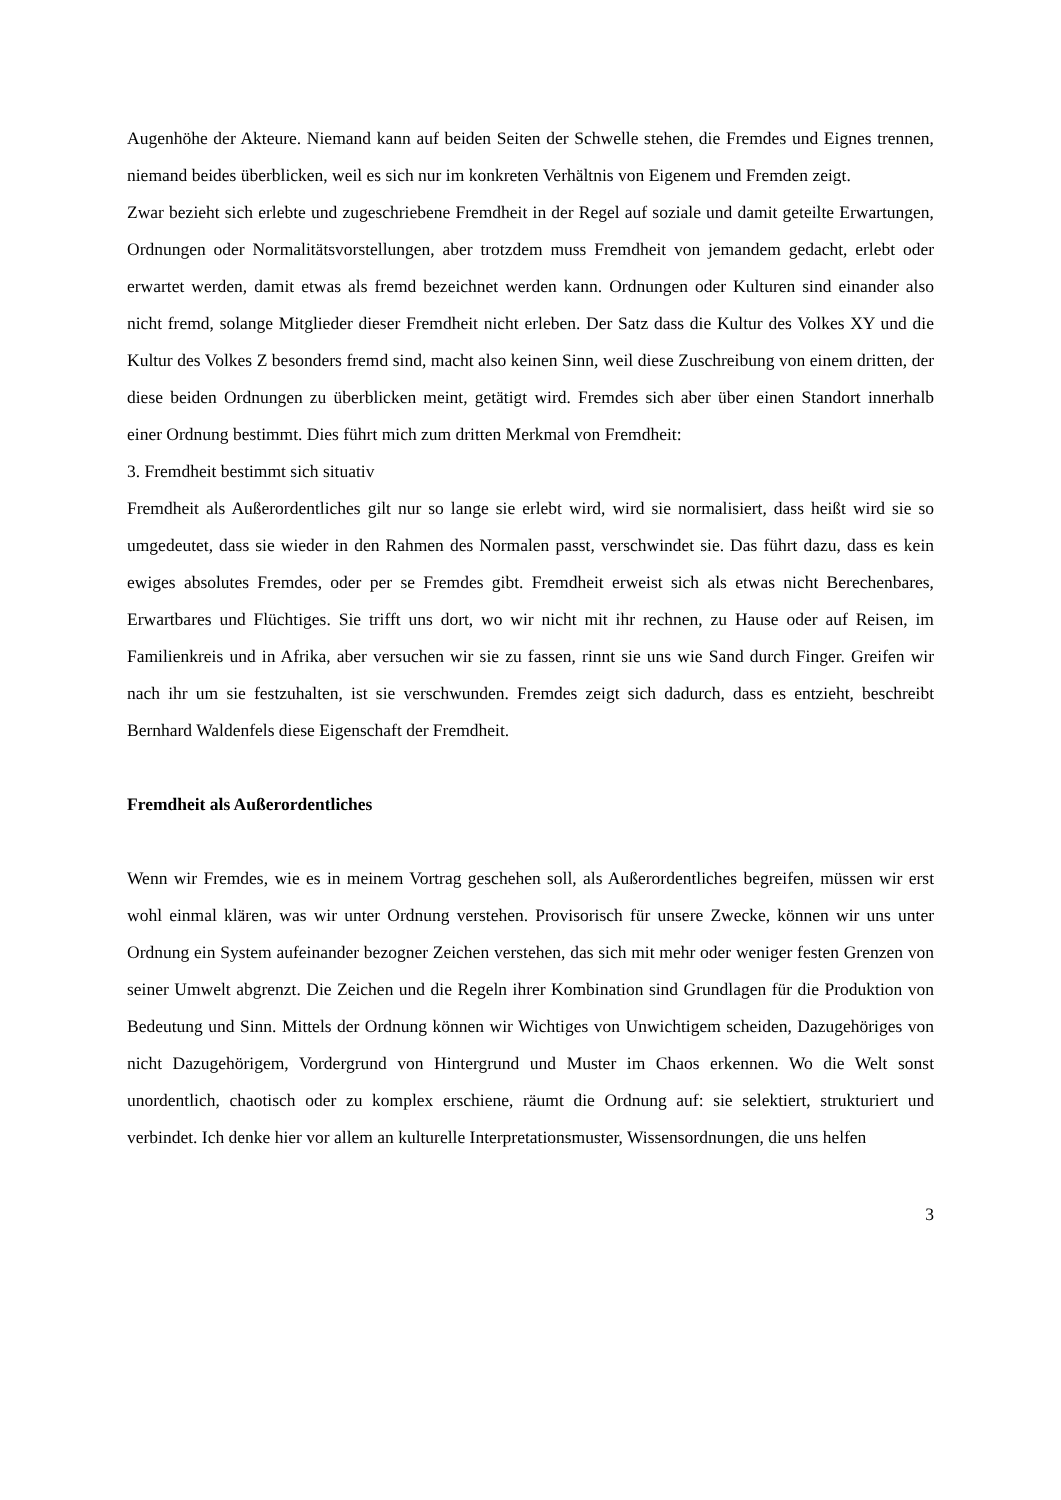Augenhöhe der Akteure. Niemand kann auf beiden Seiten der Schwelle stehen, die Fremdes und Eignes trennen, niemand beides überblicken, weil es sich nur im konkreten Verhältnis von Eigenem und Fremden zeigt.
Zwar bezieht sich erlebte und zugeschriebene Fremdheit in der Regel auf soziale und damit geteilte Erwartungen, Ordnungen oder Normalitätsvorstellungen, aber trotzdem muss Fremdheit von jemandem gedacht, erlebt oder erwartet werden, damit etwas als fremd bezeichnet werden kann. Ordnungen oder Kulturen sind einander also nicht fremd, solange Mitglieder dieser Fremdheit nicht erleben. Der Satz dass die Kultur des Volkes XY und die Kultur des Volkes Z besonders fremd sind, macht also keinen Sinn, weil diese Zuschreibung von einem dritten, der diese beiden Ordnungen zu überblicken meint, getätigt wird. Fremdes sich aber über einen Standort innerhalb einer Ordnung bestimmt. Dies führt mich zum dritten Merkmal von Fremdheit:
3. Fremdheit bestimmt sich situativ
Fremdheit als Außerordentliches gilt nur so lange sie erlebt wird, wird sie normalisiert, dass heißt wird sie so umgedeutet, dass sie wieder in den Rahmen des Normalen passt, verschwindet sie. Das führt dazu, dass es kein ewiges absolutes Fremdes, oder per se Fremdes gibt. Fremdheit erweist sich als etwas nicht Berechenbares, Erwartbares und Flüchtiges. Sie trifft uns dort, wo wir nicht mit ihr rechnen, zu Hause oder auf Reisen, im Familienkreis und in Afrika, aber versuchen wir sie zu fassen, rinnt sie uns wie Sand durch Finger. Greifen wir nach ihr um sie festzuhalten, ist sie verschwunden. Fremdes zeigt sich dadurch, dass es entzieht, beschreibt Bernhard Waldenfels diese Eigenschaft der Fremdheit.
Fremdheit als Außerordentliches
Wenn wir Fremdes, wie es in meinem Vortrag geschehen soll, als Außerordentliches begreifen, müssen wir erst wohl einmal klären, was wir unter Ordnung verstehen. Provisorisch für unsere Zwecke, können wir uns unter Ordnung ein System aufeinander bezogner Zeichen verstehen, das sich mit mehr oder weniger festen Grenzen von seiner Umwelt abgrenzt. Die Zeichen und die Regeln ihrer Kombination sind Grundlagen für die Produktion von Bedeutung und Sinn. Mittels der Ordnung können wir Wichtiges von Unwichtigem scheiden, Dazugehöriges von nicht Dazugehörigem, Vordergrund von Hintergrund und Muster im Chaos erkennen. Wo die Welt sonst unordentlich, chaotisch oder zu komplex erschiene, räumt die Ordnung auf: sie selektiert, strukturiert und verbindet. Ich denke hier vor allem an kulturelle Interpretationsmuster, Wissensordnungen, die uns helfen
3